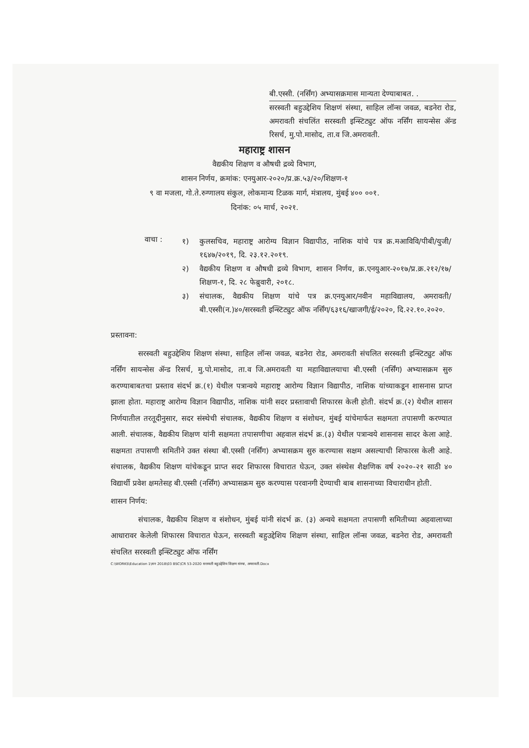बी.एस्सी. (नर्सिंग) अभ्यासक्रमास मान्यता देण्याबाबत. .
सरस्वती बहुउद्देशिय शिक्षणं संस्था, साहिल लॉन्स जवळ, बडनेरा रोड, अमरावती संचलिंत सरस्वती इन्स्टिट्युट ऑफ नर्सिंग सायन्सेस ॲन्ड रिसर्च, मु.पो.मासोद, ता.व जि.अमरावती.
महाराष्ट्र शासन
वैद्यकीय शिक्षण व औषधी द्रव्ये विभाग,
शासन निर्णय, क्रमांक: एनयुआर-२०२०/प्र.क्र.५३/२०/शिक्षण-१
९ वा मजला, गो.ते.रुग्णालय संकुल, लोकमान्य टिळक मार्ग, मंत्रालय, मुंबई ४०० ००१.
दिनांक: ०५ मार्च, २०२१.
वाचा :
१) कुलसचिव, महाराष्ट्र आरोग्य विज्ञान विद्यापीठ, नाशिक यांचे पत्र क्र.मआविवि/पीबी/युजी/१६४७/२०१९, दि. २३.१२.२०१९.
२) वैद्यकीय शिक्षण व औषधी द्रव्ये विभाग, शासन निर्णय, क्र.एनयुआर-२०१७/प्र.क्र.२१२/१७/शिक्षण-१, दि. २८ फेब्रुवारी, २०१८.
३) संचालक, वैद्यकीय शिक्षण यांचे पत्र क्र.एनयुआर/नवीन महाविद्यालय, अमरावती/बी.एस्सी(न.)४०/सरस्वती इन्स्टिट्युट ऑफ नर्सिंग/६३१६/खाजगी/ई/२०२०, दि.२२.१०.२०२०.
प्रस्तावना:
सरस्वती बहुउद्देशिय शिक्षण संस्था, साहिल लॉन्स जवळ, बडनेरा रोड, अमरावती संचलित सरस्वती इन्स्टिट्युट ऑफ नर्सिंग सायन्सेस ॲन्ड रिसर्च, मु.पो.मासोद, ता.व जि.अमरावती या महाविद्यालयाचा बी.एस्सी (नर्सिंग) अभ्यासक्रम सुरु करण्याबाबतचा प्रस्ताव संदर्भ क्र.(१) येथील पत्रान्वये महाराष्ट्र आरोग्य विज्ञान विद्यापीठ, नाशिक यांच्याकडून शासनास प्राप्त झाला होता. महाराष्ट्र आरोग्य विज्ञान विद्यापीठ, नाशिक यांनी सदर प्रस्तावाची शिफारस केली होती. संदर्भ क्र.(२) येथील शासन निर्णयातील तरतूदीनुसार, सदर संस्थेची संचालक, वैद्यकीय शिक्षण व संशोधन, मुंबई यांचेमार्फत सक्षमता तपासणी करण्यात आली. संचालक, वैद्यकीय शिक्षण यांनी सक्षमता तपासणीचा अहवाल संदर्भ क्र.(३) येथील पत्रान्वये शासनास सादर केला आहे. सक्षमता तपासणी समितीने उक्त संस्था बी.एस्सी (नर्सिंग) अभ्यासक्रम सुरु करण्यास सक्षम असल्याची शिफारस केली आहे. संचालक, वैद्यकीय शिक्षण यांचेकडून प्राप्त सदर शिफारस विचारात घेऊन, उक्त संस्थेस शैक्षणिक वर्ष २०२०-२१ साठी ४० विद्यार्थी प्रवेश क्षमतेसह बी.एस्सी (नर्सिंग) अभ्यासक्रम सुरु करण्यास परवानगी देण्याची बाब शासनाच्या विचाराधीन होती.
शासन निर्णय:
संचालक, वैद्यकीय शिक्षण व संशोधन, मुंबई यांनी संदर्भ क्र. (३) अन्वये सक्षमता तपासणी समितीच्या अहवालाच्या आधारावर केलेली शिफारस विचारात घेऊन, सरस्वती बहुउद्देशिय शिक्षण संस्था, साहिल लॉन्स जवळ, बडनेरा रोड, अमरावती संचलित सरस्वती इन्स्टिट्युट ऑफ नर्सिंग
C:\WORKS\Education 1\सन 2018\03 BSC\CR 53-2020 सरस्वती बहुउद्देशिय शिक्षण संस्था, अमरावती.Docx